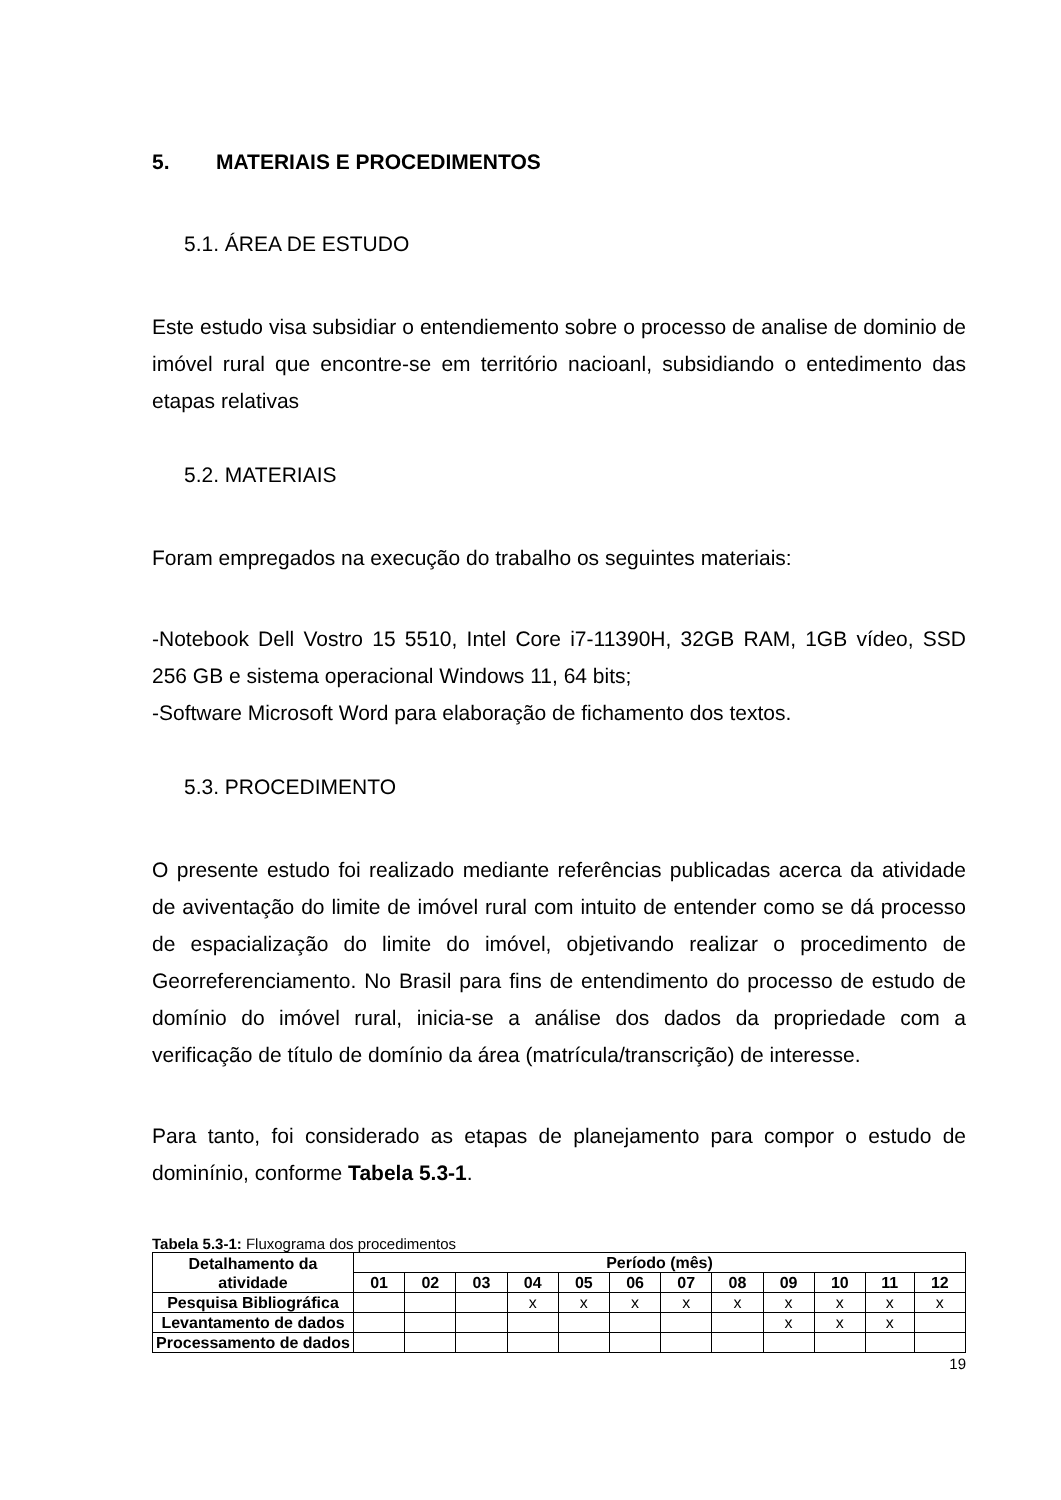5. MATERIAIS E PROCEDIMENTOS
5.1. ÁREA DE ESTUDO
Este estudo visa subsidiar o entendiemento sobre o processo de analise de dominio de imóvel rural que encontre-se em território nacioanl, subsidiando o entedimento das etapas relativas
5.2. MATERIAIS
Foram empregados na execução do trabalho os seguintes materiais:
-Notebook Dell Vostro 15 5510, Intel Core i7-11390H, 32GB RAM, 1GB vídeo, SSD 256 GB e sistema operacional Windows 11, 64 bits;
-Software Microsoft Word para elaboração de fichamento dos textos.
5.3. PROCEDIMENTO
O presente estudo foi realizado mediante referências publicadas acerca da atividade de aviventação do limite de imóvel rural com intuito de entender como se dá processo de espacialização do limite do imóvel, objetivando realizar o procedimento de Georreferenciamento. No Brasil para fins de entendimento do processo de estudo de domínio do imóvel rural, inicia-se a análise dos dados da propriedade com a verificação de título de domínio da área (matrícula/transcrição) de interesse.
Para tanto, foi considerado as etapas de planejamento para compor o estudo de dominínio, conforme Tabela 5.3-1.
Tabela 5.3-1: Fluxograma dos procedimentos
| Detalhamento da atividade | Período (mês) | | | | | | | | | | | |
| --- | --- | --- | --- | --- | --- | --- | --- | --- | --- | --- | --- | --- |
| | 01 | 02 | 03 | 04 | 05 | 06 | 07 | 08 | 09 | 10 | 11 | 12 |
| Pesquisa Bibliográfica | | | | x | x | x | x | x | x | x | x | x |
| Levantamento de dados | | | | | | | | | x | x | x | |
| Processamento de dados | | | | | | | | | | | | |
19